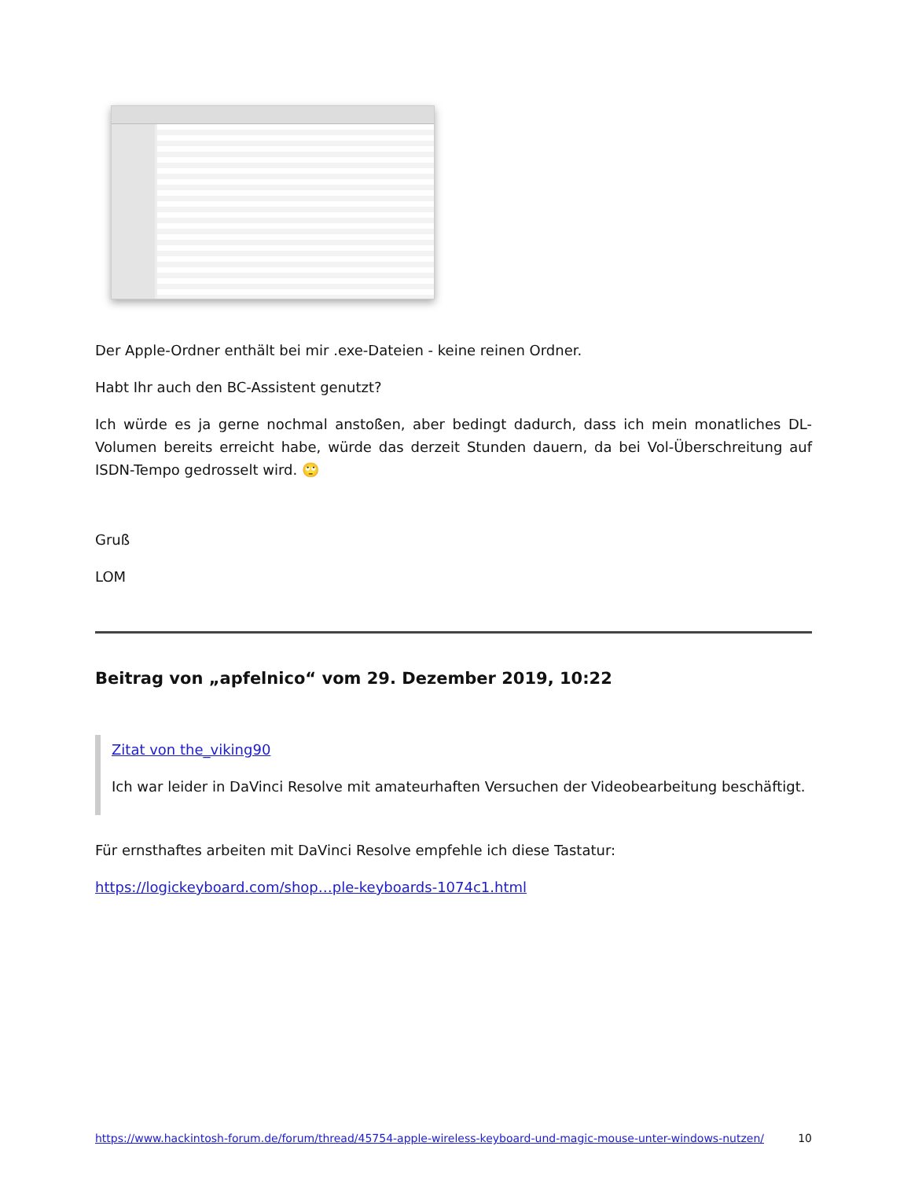Der Apple-Ordner enthält bei mir .exe-Dateien - keine reinen Ordner.
Habt Ihr auch den BC-Assistent genutzt?
Ich würde es ja gerne nochmal anstoßen, aber bedingt dadurch, dass ich mein monatliches DL-Volumen bereits erreicht habe, würde das derzeit Stunden dauern, da bei Vol-Überschreitung auf ISDN-Tempo gedrosselt wird. 🙄
Gruß
LOM
Beitrag von „apfelnico“ vom 29. Dezember 2019, 10:22
Zitat von the_viking90
Ich war leider in DaVinci Resolve mit amateurhaften Versuchen der Videobearbeitung beschäftigt.
Für ernsthaftes arbeiten mit DaVinci Resolve empfehle ich diese Tastatur:
https://logickeyboard.com/shop…ple-keyboards-1074c1.html
https://www.hackintosh-forum.de/forum/thread/45754-apple-wireless-keyboard-und-magic-mouse-unter-windows-nutzen/ 10